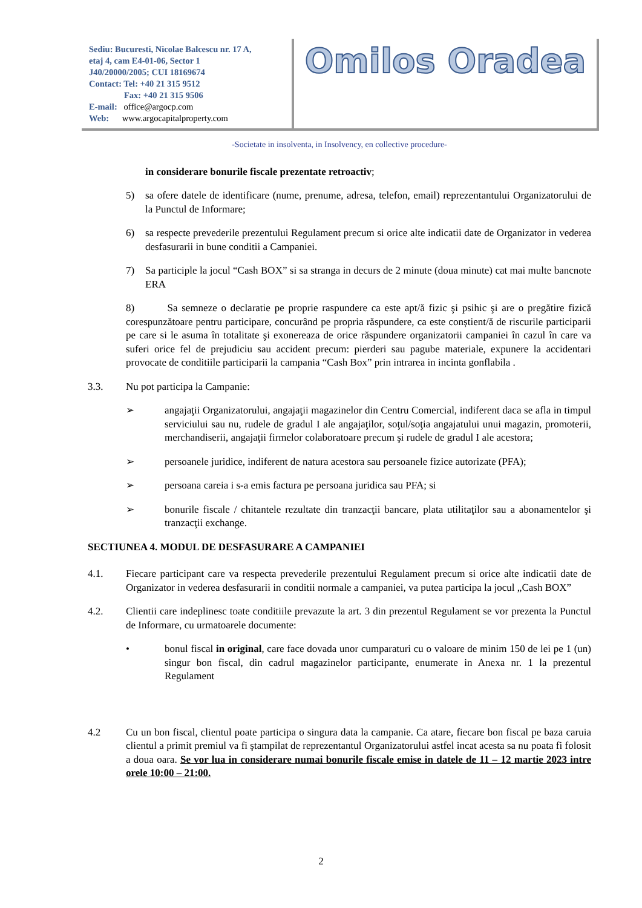Sediu: Bucuresti, Nicolae Balcescu nr. 17 A,
etaj 4, cam E4-01-06, Sector 1
J40/20000/2005; CUI 18169674
Contact: Tel: +40 21 315 9512
Fax: +40 21 315 9506
E-mail: office@argocp.com
Web: www.argocapitalproperty.com
Omilos Oradea
-Societate in insolventa, in Insolvency, en collective procedure-
in considerare bonurile fiscale prezentate retroactiv;
5) sa ofere datele de identificare (nume, prenume, adresa, telefon, email) reprezentantului Organizatorului de la Punctul de Informare;
6) sa respecte prevederile prezentului Regulament precum si orice alte indicatii date de Organizator in vederea desfasurarii in bune conditii a Campaniei.
7) Sa participle la jocul “Cash BOX” si sa stranga in decurs de 2 minute (doua minute) cat mai multe bancnote ERA
8) Sa semneze o declaratie pe proprie raspundere ca este apt/ă fizic şi psihic şi are o pregătire fizică corespunzătoare pentru participare, concurând pe propria răspundere, ca este conștient/ă de riscurile participarii pe care si le asuma în totalitate şi exonereaza de orice răspundere organizatorii campaniei în cazul în care va suferi orice fel de prejudiciu sau accident precum: pierderi sau pagube materiale, expunere la accidentari provocate de conditiile participarii la campania “Cash Box” prin intrarea in incinta gonflabila .
3.3. Nu pot participa la Campanie:
➢ angajaţii Organizatorului, angajaţii magazinelor din Centru Comercial, indiferent daca se afla in timpul serviciului sau nu, rudele de gradul I ale angajaţilor, soţul/soţia angajatului unui magazin, promoterii, merchandiserii, angajaţii firmelor colaboratoare precum şi rudele de gradul I ale acestora;
➢ persoanele juridice, indiferent de natura acestora sau persoanele fizice autorizate (PFA);
➢ persoana careia i s-a emis factura pe persoana juridica sau PFA; si
➢ bonurile fiscale / chitantele rezultate din tranzacţii bancare, plata utilitaţilor sau a abonamentelor şi tranzacţii exchange.
SECTIUNEA 4. MODUL DE DESFASURARE A CAMPANIEI
4.1. Fiecare participant care va respecta prevederile prezentului Regulament precum si orice alte indicatii date de Organizator in vederea desfasurarii in conditii normale a campaniei, va putea participa la jocul „Cash BOX”
4.2. Clientii care indeplinesc toate conditiile prevazute la art. 3 din prezentul Regulament se vor prezenta la Punctul de Informare, cu urmatoarele documente:
• bonul fiscal in original, care face dovada unor cumparaturi cu o valoare de minim 150 de lei pe 1 (un) singur bon fiscal, din cadrul magazinelor participante, enumerate in Anexa nr. 1 la prezentul Regulament
4.2 Cu un bon fiscal, clientul poate participa o singura data la campanie. Ca atare, fiecare bon fiscal pe baza caruia clientul a primit premiul va fi ştampilat de reprezentantul Organizatorului astfel incat acesta sa nu poata fi folosit a doua oara. Se vor lua in considerare numai bonurile fiscale emise in datele de 11 – 12 martie 2023 intre orele 10:00 – 21:00.
2